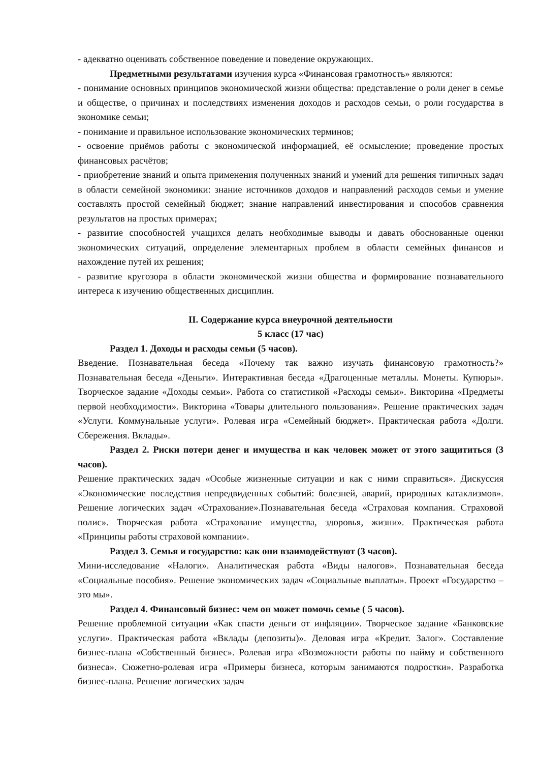- адекватно оценивать собственное поведение и поведение окружающих.
Предметными результатами изучения курса «Финансовая грамотность» являются:
- понимание основных принципов экономической жизни общества: представление о роли денег в семье и обществе, о причинах и последствиях изменения доходов и расходов семьи, о роли государства в экономике семьи;
- понимание и правильное использование экономических терминов;
- освоение приёмов работы с экономической информацией, её осмысление; проведение простых финансовых расчётов;
- приобретение знаний и опыта применения полученных знаний и умений для решения типичных задач в области семейной экономики: знание источников доходов и направлений расходов семьи и умение составлять простой семейный бюджет; знание направлений инвестирования и способов сравнения результатов на простых примерах;
- развитие способностей учащихся делать необходимые выводы и давать обоснованные оценки экономических ситуаций, определение элементарных проблем в области семейных финансов и нахождение путей их решения;
- развитие кругозора в области экономической жизни общества и формирование познавательного интереса к изучению общественных дисциплин.
II. Содержание курса внеурочной деятельности
5 класс (17 час)
Раздел 1. Доходы и расходы семьи (5 часов).
Введение. Познавательная беседа «Почему так важно изучать финансовую грамотность?» Познавательная беседа «Деньги». Интерактивная беседа «Драгоценные металлы. Монеты. Купюры». Творческое задание «Доходы семьи». Работа со статистикой «Расходы семьи». Викторина «Предметы первой необходимости». Викторина «Товары длительного пользования». Решение практических задач «Услуги. Коммунальные услуги». Ролевая игра «Семейный бюджет». Практическая работа «Долги. Сбережения. Вклады».
Раздел 2. Риски потери денег и имущества и как человек может от этого защититься (3 часов).
Решение практических задач «Особые жизненные ситуации и как с ними справиться». Дискуссия «Экономические последствия непредвиденных событий: болезней, аварий, природных катаклизмов». Решение логических задач «Страхование».Познавательная беседа «Страховая компания. Страховой полис». Творческая работа «Страхование имущества, здоровья, жизни». Практическая работа «Принципы работы страховой компании».
Раздел 3. Семья и государство: как они взаимодействуют (3 часов).
Мини-исследование «Налоги». Аналитическая работа «Виды налогов». Познавательная беседа «Социальные пособия». Решение экономических задач «Социальные выплаты». Проект «Государство – это мы».
Раздел 4. Финансовый бизнес: чем он может помочь семье ( 5 часов).
Решение проблемной ситуации «Как спасти деньги от инфляции». Творческое задание «Банковские услуги». Практическая работа «Вклады (депозиты)». Деловая игра «Кредит. Залог». Составление бизнес-плана «Собственный бизнес». Ролевая игра «Возможности работы по найму и собственного бизнеса». Сюжетно-ролевая игра «Примеры бизнеса, которым занимаются подростки». Разработка бизнес-плана. Решение логических задач